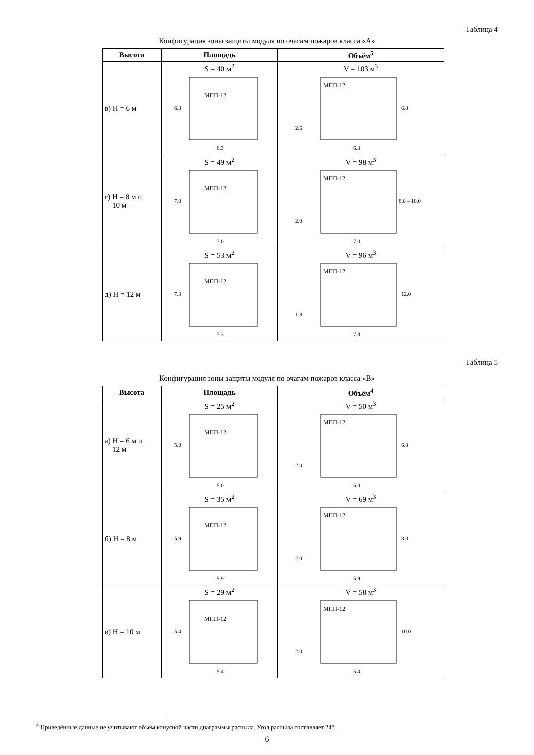Таблица 4
Конфигурация зоны защиты модуля по очагам пожаров класса «А»
| Высота | Площадь | Объём<sup>5</sup> |
| --- | --- | --- |
| в) H = 6 м | S = 40 м<sup>2</sup> МПП-12 6.3 6.3 | V = 103 м<sup>3</sup> МПП-12 6.0 2.6 6.3 |
| г) H = 8 м и 10 м | S = 49 м<sup>2</sup> МПП-12 7.0 7.0 | V = 98 м<sup>3</sup> МПП-12 8.0 – 10.0 2.0 7.0 |
| д) H = 12 м | S = 53 м<sup>2</sup> МПП-12 7.3 7.3 | V = 96 м<sup>3</sup> МПП-12 12.0 1.8 7.3 |
Таблица 5
Конфигурация зоны защиты модуля по очагам пожаров класса «В»
| Высота | Площадь | Объём<sup>4</sup> |
| --- | --- | --- |
| а) H = 6 м и 12 м | S = 25 м<sup>2</sup> МПП-12 5.0 5.0 | V = 50 м<sup>3</sup> МПП-12 6.0 2.0 5.0 |
| б) H = 8 м | S = 35 м<sup>2</sup> МПП-12 5.9 5.9 | V = 69 м<sup>3</sup> МПП-12 8.0 2.0 5.9 |
| в) H = 10 м | S = 29 м<sup>2</sup> МПП-12 5.4 5.4 | V = 58 м<sup>3</sup> МПП-12 10.0 2.0 5.4 |
<sup>4</sup> Приведённые данные не учитывают объём конусной части диаграммы распыла. Угол распыла составляет 24°.
6